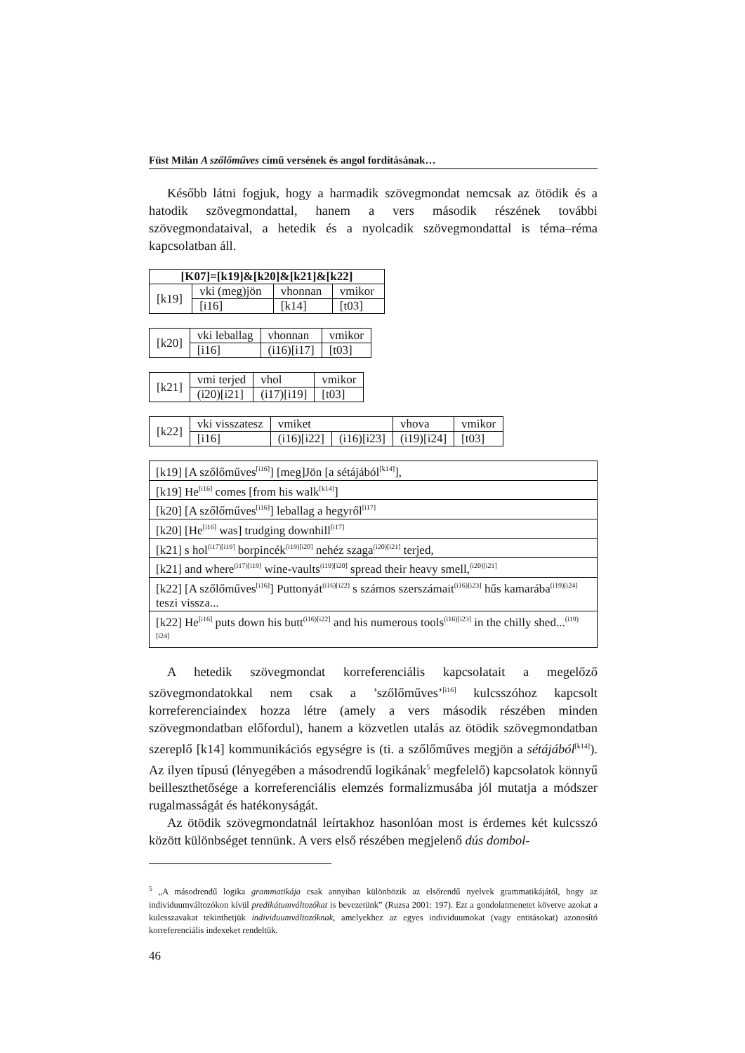Füst Milán A szőlőműves című versének és angol fordításának…
Később látni fogjuk, hogy a harmadik szövegmondat nemcsak az ötödik és a hatodik szövegmondattal, hanem a vers második részének további szövegmondataival, a hetedik és a nyolcadik szövegmondattal is téma–réma kapcsolatban áll.
| [K07]=[k19]&[k20]&[k21]&[k22] | | | |
| [k19] | vki (meg)jön | vhonnan | vmikor |
| | [i16] | [k14] | [t03] |
| [k20] | vki leballag | vhonnan | vmikor |
| | [i16] | (i16)[i17] | [t03] |
| [k21] | vmi terjed | vhol | vmikor |
| | (i20)[i21] | (i17)[i19] | [t03] |
| [k22] | vki visszatesz | vmiket | | vhova | vmikor |
| | [i16] | (i16)[i22] | (i16)[i23] | (i19)[i24] | [t03] |
| [k19] [A szőlőműves<sup>[i16]</sup>] [meg]Jön [a sétájából<sup>[k14]</sup>], |
| [k19] He<sup>[i16]</sup> comes [from his walk<sup>[k14]</sup>] |
| [k20] [A szőlőműves<sup>[i16]</sup>] leballag a hegyről<sup>[i17]</sup> |
| [k20] [He<sup>[i16]</sup> was] trudging downhill<sup>[i17]</sup> |
| [k21] s hol<sup>(i17)[i19]</sup> borpincék<sup>(i19)[i20]</sup> nehéz szaga<sup>(i20)[i21]</sup> terjed, |
| [k21] and where<sup>(i17)[i19]</sup> wine-vaults<sup>(i19)[i20]</sup> spread their heavy smell,<sup>(i20)[i21]</sup> |
| [k22] [A szőlőműves<sup>[i16]</sup>] Puttonyát<sup>(i16)[i22]</sup> s számos szerszámait<sup>(i16)[i23]</sup> hűs kamarába<sup>(i19)[i24]</sup> teszi vissza... |
| [k22] He<sup>[i16]</sup> puts down his butt<sup>(i16)[i22]</sup> and his numerous tools<sup>(i16)[i23]</sup> in the chilly shed...<sup>(i19)[i24]</sup> |
A hetedik szövegmondat korreferenciális kapcsolatait a megelőző szövegmondatokkal nem csak a ’szőlőműves’<sup>[i16]</sup> kulcsszóhoz kapcsolt korreferenciaindex hozza létre (amely a vers második részében minden szövegmondatban előfordul), hanem a közvetlen utalás az ötödik szövegmondatban szereplő [k14] kommunikációs egységre is (ti. a szőlőműves megjön a sétájából<sup>[k14]</sup>). Az ilyen típusú (lényegében a másodrendű logikának<sup>5</sup> megfelelő) kapcsolatok könnyű beilleszthetősége a korreferenciális elemzés formalizmusába jól mutatja a módszer rugalmasságát és hatékonyságát.
Az ötödik szövegmondatnál leírtakhoz hasonlóan most is érdemes két kulcsszó között különbséget tennünk. A vers első részében megjelenő dús dombol-
<sup>5</sup> „A másodrendű logika grammatikája csak annyiban különbözik az elsőrendű nyelvek grammatikájától, hogy az individuumváltozókon kívül predikátumváltozókat is bevezetünk” (Ruzsa 2001: 197). Ezt a gondolatmenetet követve azokat a kulcsszavakat tekinthetjük individuumváltozóknak, amelyekhez az egyes individuumokat (vagy entitásokat) azonosító korreferenciális indexeket rendeltük.
46